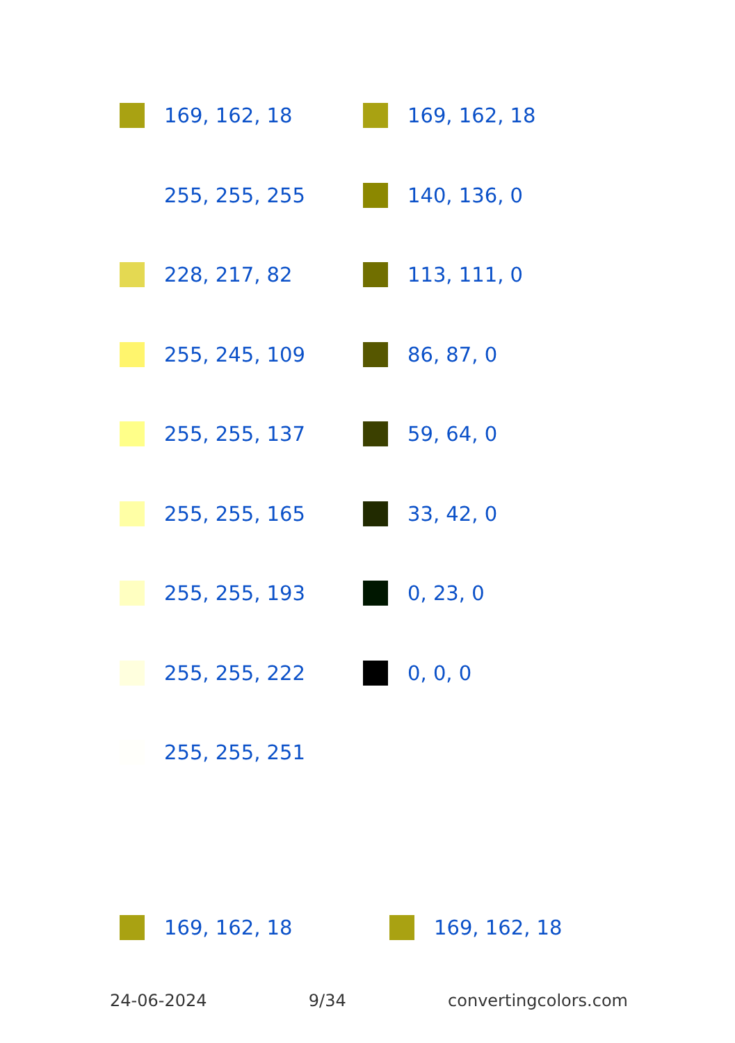169, 162, 18 169, 162, 18
255, 255, 255 140, 136, 0
228, 217, 82 113, 111, 0
255, 245, 109 86, 87, 0
255, 255, 137 59, 64, 0
255, 255, 165 33, 42, 0
255, 255, 193 0, 23, 0
255, 255, 222 0, 0, 0
255, 255, 251
169, 162, 18 169, 162, 18
24-06-2024 9/34 convertingcolors.com